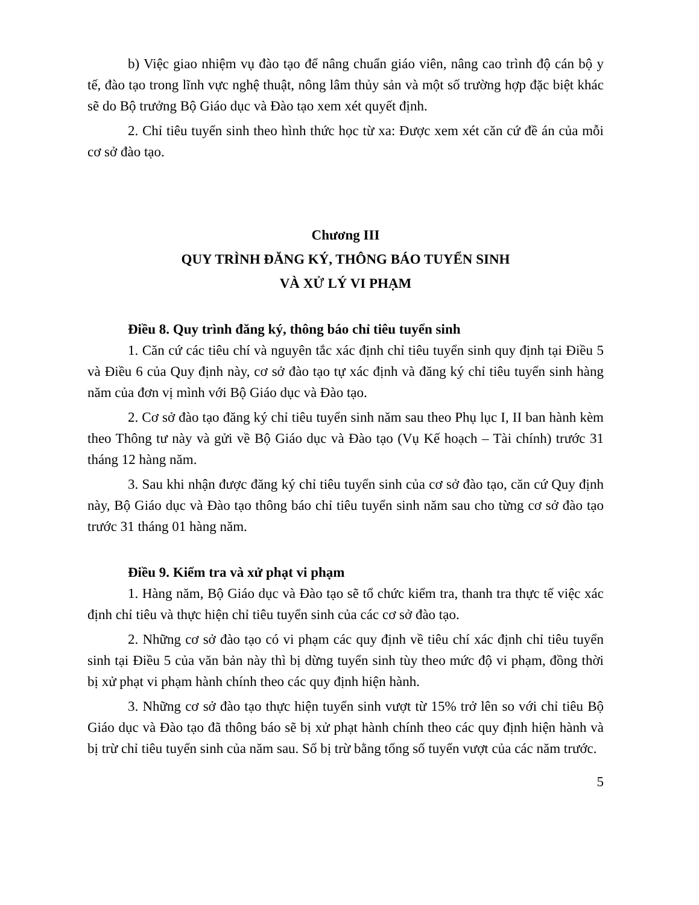b) Việc giao nhiệm vụ đào tạo để nâng chuẩn giáo viên, nâng cao trình độ cán bộ y tế, đào tạo trong lĩnh vực nghệ thuật, nông lâm thủy sản và một số trường hợp đặc biệt khác sẽ do Bộ trưởng Bộ Giáo dục và Đào tạo xem xét quyết định.
2. Chỉ tiêu tuyển sinh theo hình thức học từ xa: Được xem xét căn cứ đề án của mỗi cơ sở đào tạo.
Chương III
QUY TRÌNH ĐĂNG KÝ, THÔNG BÁO TUYỂN SINH
VÀ XỬ LÝ VI PHẠM
Điều 8. Quy trình đăng ký, thông báo chỉ tiêu tuyển sinh
1. Căn cứ các tiêu chí và nguyên tắc xác định chỉ tiêu tuyển sinh quy định tại Điều 5 và Điều 6 của Quy định này, cơ sở đào tạo tự xác định và đăng ký chỉ tiêu tuyển sinh hàng năm của đơn vị mình với Bộ Giáo dục và Đào tạo.
2. Cơ sở đào tạo đăng ký chỉ tiêu tuyển sinh năm sau theo Phụ lục I, II ban hành kèm theo Thông tư này và gửi về Bộ Giáo dục và Đào tạo (Vụ Kế hoạch – Tài chính) trước 31 tháng 12 hàng năm.
3. Sau khi nhận được đăng ký chỉ tiêu tuyển sinh của cơ sở đào tạo, căn cứ Quy định này, Bộ Giáo dục và Đào tạo thông báo chỉ tiêu tuyển sinh năm sau cho từng cơ sở đào tạo trước 31 tháng 01 hàng năm.
Điều 9. Kiểm tra và xử phạt vi phạm
1. Hàng năm, Bộ Giáo dục và Đào tạo sẽ tổ chức kiểm tra, thanh tra thực tế việc xác định chỉ tiêu và thực hiện chỉ tiêu tuyển sinh của các cơ sở đào tạo.
2. Những cơ sở đào tạo có vi phạm các quy định về tiêu chí xác định chỉ tiêu tuyển sinh tại Điều 5 của văn bản này thì bị dừng tuyển sinh tùy theo mức độ vi phạm, đồng thời bị xử phạt vi phạm hành chính theo các quy định hiện hành.
3. Những cơ sở đào tạo thực hiện tuyển sinh vượt từ 15% trở lên so với chỉ tiêu Bộ Giáo dục và Đào tạo đã thông báo sẽ bị xử phạt hành chính theo các quy định hiện hành và bị trừ chỉ tiêu tuyển sinh của năm sau. Số bị trừ bằng tổng số tuyển vượt của các năm trước.
5